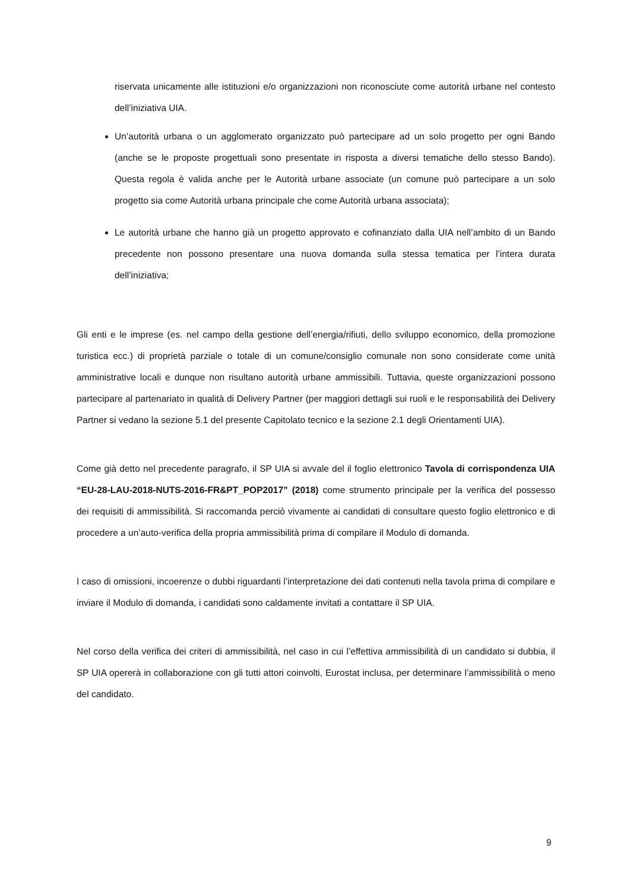riservata unicamente alle istituzioni e/o organizzazioni non riconosciute come autorità urbane nel contesto dell’iniziativa UIA.
Un’autorità urbana o un agglomerato organizzato può partecipare ad un solo progetto per ogni Bando (anche se le proposte progettuali sono presentate in risposta a diversi tematiche dello stesso Bando). Questa regola è valida anche per le Autorità urbane associate (un comune può partecipare a un solo progetto sia come Autorità urbana principale che come Autorità urbana associata);
Le autorità urbane che hanno già un progetto approvato e cofinanziato dalla UIA nell’ambito di un Bando precedente non possono presentare una nuova domanda sulla stessa tematica per l’intera durata dell’iniziativa;
Gli enti e le imprese (es. nel campo della gestione dell’energia/rifiuti, dello sviluppo economico, della promozione turistica ecc.) di proprietà parziale o totale di un comune/consiglio comunale non sono considerate come unità amministrative locali e dunque non risultano autorità urbane ammissibili. Tuttavia, queste organizzazioni possono partecipare al partenariato in qualità di Delivery Partner (per maggiori dettagli sui ruoli e le responsabilità dei Delivery Partner si vedano la sezione 5.1 del presente Capitolato tecnico e la sezione 2.1 degli Orientamenti UIA).
Come già detto nel precedente paragrafo, il SP UIA si avvale del il foglio elettronico Tavola di corrispondenza UIA “EU-28-LAU-2018-NUTS-2016-FR&PT_POP2017” (2018) come strumento principale per la verifica del possesso dei requisiti di ammissibilità. Si raccomanda perciò vivamente ai candidati di consultare questo foglio elettronico e di procedere a un’auto-verifica della propria ammissibilità prima di compilare il Modulo di domanda.
I caso di omissioni, incoerenze o dubbi riguardanti l’interpretazione dei dati contenuti nella tavola prima di compilare e inviare il Modulo di domanda, i candidati sono caldamente invitati a contattare il SP UIA.
Nel corso della verifica dei criteri di ammissibilità, nel caso in cui l’effettiva ammissibilità di un candidato si dubbia, il SP UIA opererà in collaborazione con gli tutti attori coinvolti, Eurostat inclusa, per determinare l’ammissibilità o meno del candidato.
9